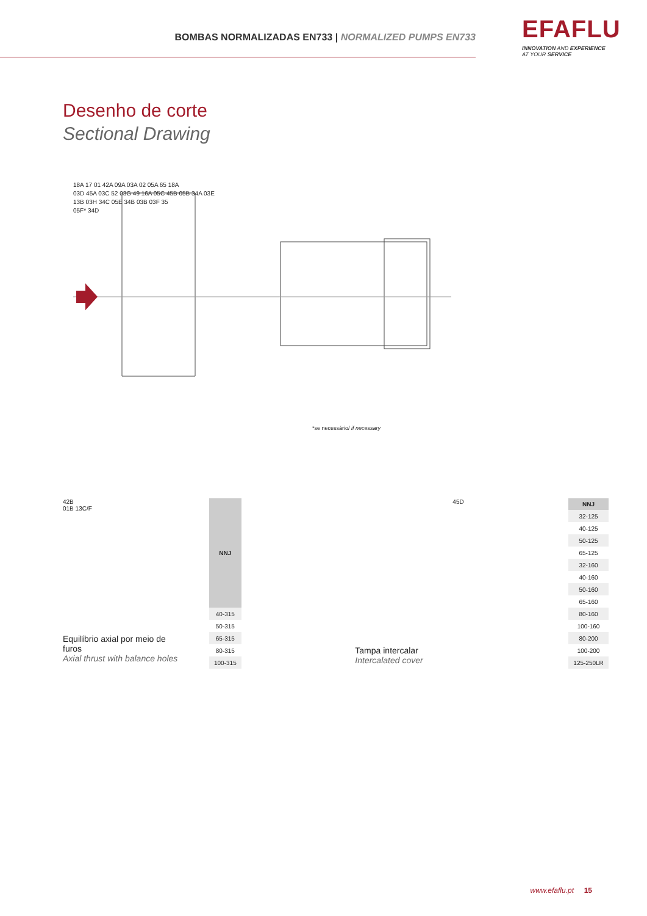BOMBAS NORMALIZADAS EN733 | NORMALIZED PUMPS EN733
EFAFLU
INNOVATION AND EXPERIENCE
AT YOUR SERVICE
Desenho de corte
Sectional Drawing
18A 17 01 42A 09A 03A 02 05A 65 18A
03D 45A 03C 52 03G 49 16A 05C 45B 05B 34A 03E
13B 03H 34C 05E 34B 03B 03F 35
05F* 34D
*se necessário/ if necessary
42B
01B 13C/F
Equilíbrio axial por meio de furos
Axial thrust with balance holes
| NNJ |
| --- |
| 40-315 |
| 50-315 |
| 65-315 |
| 80-315 |
| 100-315 |
45D
Tampa intercalar
Intercalated cover
| NNJ |
| --- |
| 32-125 |
| 40-125 |
| 50-125 |
| 65-125 |
| 32-160 |
| 40-160 |
| 50-160 |
| 65-160 |
| 80-160 |
| 100-160 |
| 80-200 |
| 100-200 |
| 125-250LR |
www.efaflu.pt 15